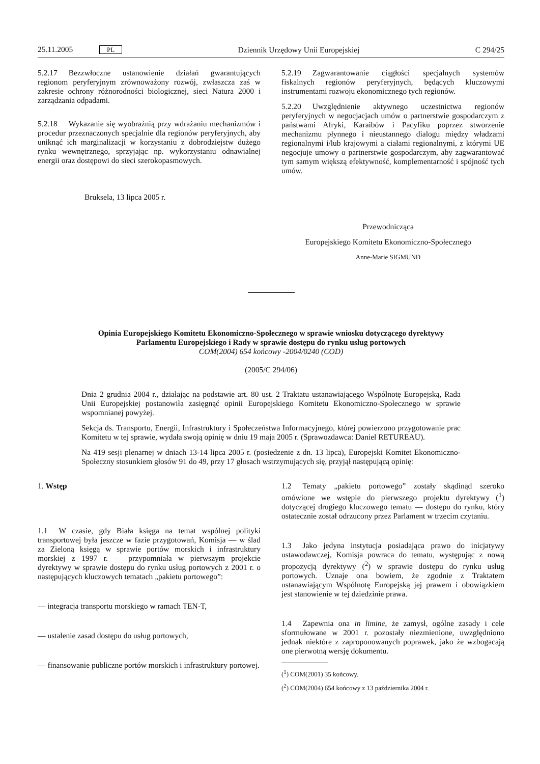25.11.2005 PL Dziennik Urzędowy Unii Europejskiej C 294/25
5.2.17 Bezzwłoczne ustanowienie działań gwarantujących regionom peryferyjnym zrównoważony rozwój, zwłaszcza zaś w zakresie ochrony różnorodności biologicznej, sieci Natura 2000 i zarządzania odpadami.
5.2.18 Wykazanie się wyobraźnią przy wdrażaniu mechanizmów i procedur przeznaczonych specjalnie dla regionów peryferyjnych, aby uniknąć ich marginalizacji w korzystaniu z dobrodziejstw dużego rynku wewnętrznego, sprzyjając np. wykorzystaniu odnawialnej energii oraz dostępowi do sieci szerokopasmowych.
5.2.19 Zagwarantowanie ciągłości specjalnych systemów fiskalnych regionów peryferyjnych, będących kluczowymi instrumentami rozwoju ekonomicznego tych regionów.
5.2.20 Uwzględnienie aktywnego uczestnictwa regionów peryferyjnych w negocjacjach umów o partnerstwie gospodarczym z państwami Afryki, Karaibów i Pacyfiku poprzez stworzenie mechanizmu płynnego i nieustannego dialogu między władzami regionalnymi i/lub krajowymi a ciałami regionalnymi, z którymi UE negocjuje umowy o partnerstwie gospodarczym, aby zagwarantować tym samym większą efektywność, komplementarność i spójność tych umów.
Bruksela, 13 lipca 2005 r.
Przewodnicząca
Europejskiego Komitetu Ekonomiczno-Społecznego
Anne-Marie SIGMUND
Opinia Europejskiego Komitetu Ekonomiczno-Społecznego w sprawie wniosku dotyczącego dyrektywy Parlamentu Europejskiego i Rady w sprawie dostępu do rynku usług portowych
COM(2004) 654 końcowy -2004/0240 (COD)
(2005/C 294/06)
Dnia 2 grudnia 2004 r., działając na podstawie art. 80 ust. 2 Traktatu ustanawiającego Wspólnotę Europejską, Rada Unii Europejskiej postanowiła zasięgnąć opinii Europejskiego Komitetu Ekonomiczno-Społecznego w sprawie wspomnianej powyżej.
Sekcja ds. Transportu, Energii, Infrastruktury i Społeczeństwa Informacyjnego, której powierzono przygotowanie prac Komitetu w tej sprawie, wydała swoją opinię w dniu 19 maja 2005 r. (Sprawozdawca: Daniel RETUREAU).
Na 419 sesji plenarnej w dniach 13-14 lipca 2005 r. (posiedzenie z dn. 13 lipca), Europejski Komitet Ekonomiczno-Społeczny stosunkiem głosów 91 do 49, przy 17 głosach wstrzymujących się, przyjął następującą opinię:
1. Wstęp
1.1 W czasie, gdy Biała księga na temat wspólnej polityki transportowej była jeszcze w fazie przygotowań, Komisja — w ślad za Zieloną księgą w sprawie portów morskich i infrastruktury morskiej z 1997 r. — przypomniała w pierwszym projekcie dyrektywy w sprawie dostępu do rynku usług portowych z 2001 r. o następujących kluczowych tematach „pakietu portowego”:
— integracja transportu morskiego w ramach TEN-T,
— ustalenie zasad dostępu do usług portowych,
— finansowanie publiczne portów morskich i infrastruktury portowej.
1.2 Tematy „pakietu portowego” zostały skądinąd szeroko omówione we wstępie do pierwszego projektu dyrektywy (<sup>1</sup>) dotyczącej drugiego kluczowego tematu — dostępu do rynku, który ostatecznie został odrzucony przez Parlament w trzecim czytaniu.
1.3 Jako jedyna instytucja posiadająca prawo do inicjatywy ustawodawczej, Komisja powraca do tematu, występując z nową propozycją dyrektywy (<sup>2</sup>) w sprawie dostępu do rynku usług portowych. Uznaje ona bowiem, że zgodnie z Traktatem ustanawiającym Wspólnotę Europejską jej prawem i obowiązkiem jest stanowienie w tej dziedzinie prawa.
1.4 Zapewnia ona in limine, że zamysł, ogólne zasady i cele sformułowane w 2001 r. pozostały niezmienione, uwzględniono jednak niektóre z zaproponowanych poprawek, jako że wzbogacają one pierwotną wersję dokumentu.
(<sup>1</sup>) COM(2001) 35 końcowy.
(<sup>2</sup>) COM(2004) 654 końcowy z 13 października 2004 r.